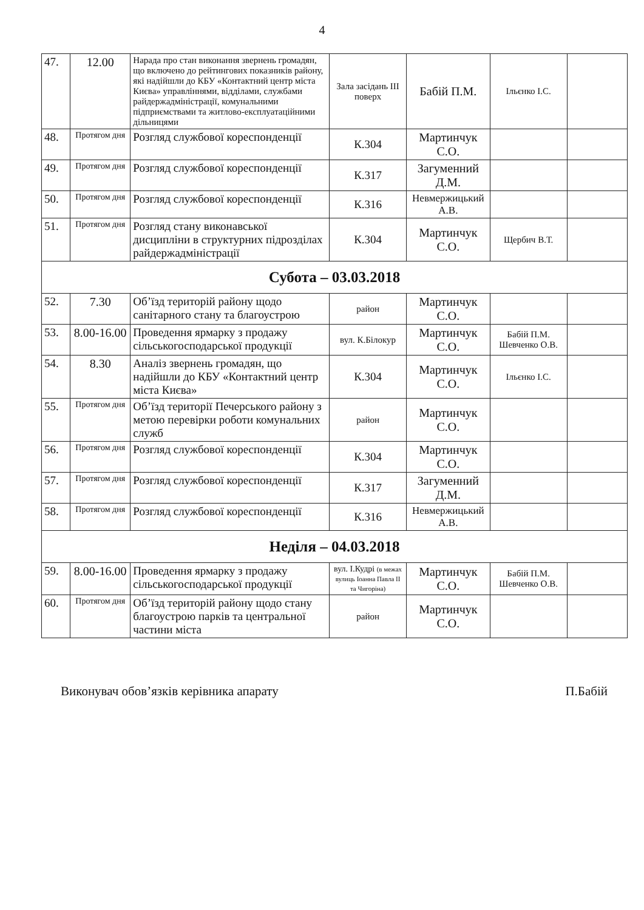4
| 47. | 12.00 | Нарада про стан виконання звернень громадян, що включено до рейтингових показників району, які надійшли до КБУ «Контактний центр міста Києва» управліннями, відділами, службами райдержадміністрації, комунальними підприємствами та житлово-експлуатаційними дільницями | Зала засідань III поверх | Бабій П.М. | Ільєнко І.С. | |
| 48. | Протягом дня | Розгляд службової кореспонденції | К.304 | Мартинчук С.О. | | |
| 49. | Протягом дня | Розгляд службової кореспонденції | К.317 | Загуменний Д.М. | | |
| 50. | Протягом дня | Розгляд службової кореспонденції | К.316 | Невмержицький А.В. | | |
| 51. | Протягом дня | Розгляд стану виконавської дисципліни в структурних підрозділах райдержадміністрації | К.304 | Мартинчук С.О. | Щербич В.Т. | |
| Субота – 03.03.2018 | | | | | | |
| 52. | 7.30 | Об’їзд територій району щодо санітарного стану та благоустрою | район | Мартинчук С.О. | | |
| 53. | 8.00-16.00 | Проведення ярмарку з продажу сільськогосподарської продукції | вул. К.Білокур | Мартинчук С.О. | Бабій П.М. Шевченко О.В. | |
| 54. | 8.30 | Аналіз звернень громадян, що надійшли до КБУ «Контактний центр міста Києва» | К.304 | Мартинчук С.О. | Ільєнко І.С. | |
| 55. | Протягом дня | Об’їзд території Печерського району з метою перевірки роботи комунальних служб | район | Мартинчук С.О. | | |
| 56. | Протягом дня | Розгляд службової кореспонденції | К.304 | Мартинчук С.О. | | |
| 57. | Протягом дня | Розгляд службової кореспонденції | К.317 | Загуменний Д.М. | | |
| 58. | Протягом дня | Розгляд службової кореспонденції | К.316 | Невмержицький А.В. | | |
| Неділя – 04.03.2018 | | | | | | |
| 59. | 8.00-16.00 | Проведення ярмарку з продажу сільськогосподарської продукції | вул. І.Кудрі (в межах вулиць Іоанна Павла II та Чигоріна) | Мартинчук С.О. | Бабій П.М. Шевченко О.В. | |
| 60. | Протягом дня | Об’їзд територій району щодо стану благоустрою парків та центральної частини міста | район | Мартинчук С.О. | | |
Виконувач обов’язків керівника апарату П.Бабій